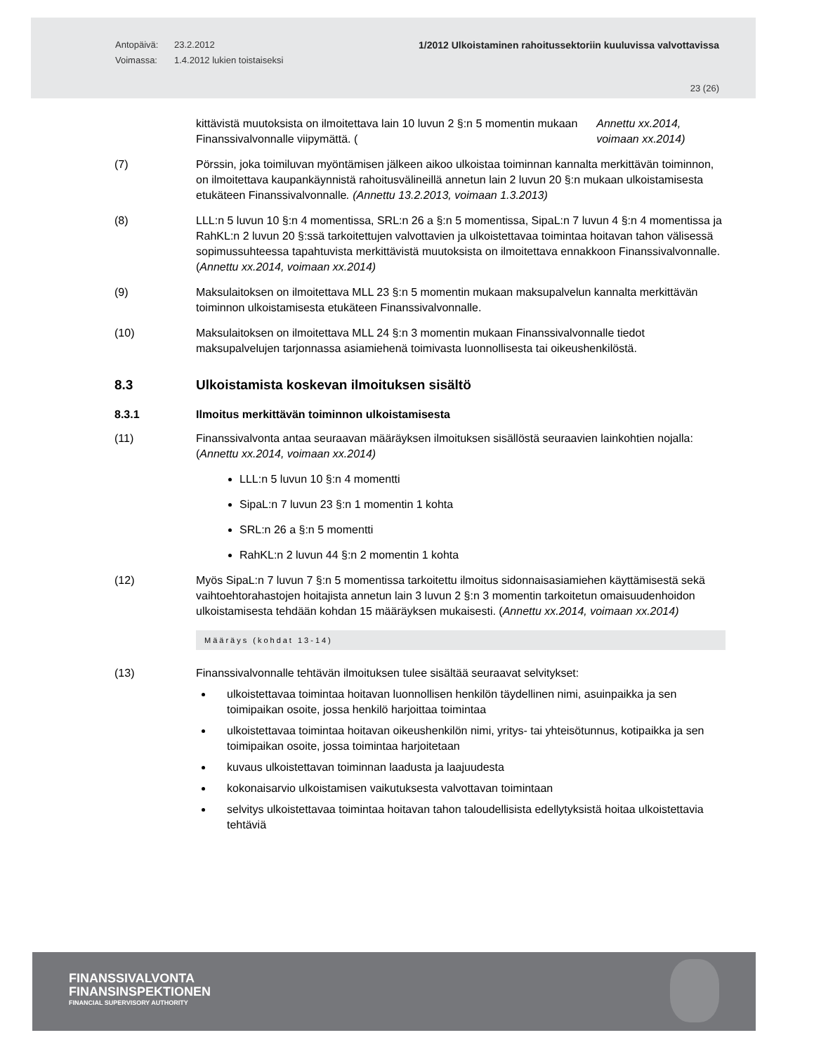Antopäivä:
Voimassa:
23.2.2012
1.4.2012 lukien toistaiseksi
1/2012 Ulkoistaminen rahoitussektoriin kuuluvissa valvottavissa
23 (26)
kittävistä muutoksista on ilmoitettava lain 10 luvun 2 §:n 5 momentin mukaan Finanssivalvonnalle viipymättä. (Annettu xx.2014, voimaan xx.2014)
(7) Pörssin, joka toimiluvan myöntämisen jälkeen aikoo ulkoistaa toiminnan kannalta merkittävän toiminnon, on ilmoitettava kaupankäynnistä rahoitusvälineillä annetun lain 2 luvun 20 §:n mukaan ulkoistamisesta etukäteen Finanssivalvonnalle. (Annettu 13.2.2013, voimaan 1.3.2013)
(8) LLL:n 5 luvun 10 §:n 4 momentissa, SRL:n 26 a §:n 5 momentissa, SipaL:n 7 luvun 4 §:n 4 momentissa ja RahKL:n 2 luvun 20 §:ssä tarkoitettujen valvottavien ja ulkoistettavaa toimintaa hoitavan tahon välisessä sopimussuhteessa tapahtuvista merkittävistä muutoksista on ilmoitettava ennakkoon Finanssivalvonnalle. (Annettu xx.2014, voimaan xx.2014)
(9) Maksulaitoksen on ilmoitettava MLL 23 §:n 5 momentin mukaan maksupalvelun kannalta merkittävän toiminnon ulkoistamisesta etukäteen Finanssivalvonnalle.
(10) Maksulaitoksen on ilmoitettava MLL 24 §:n 3 momentin mukaan Finanssivalvonnalle tiedot maksupalvelujen tarjonnassa asiamiehenä toimivasta luonnollisesta tai oikeushenkilöstä.
8.3 Ulkoistamista koskevan ilmoituksen sisältö
8.3.1 Ilmoitus merkittävän toiminnon ulkoistamisesta
(11) Finanssivalvonta antaa seuraavan määräyksen ilmoituksen sisällöstä seuraavien lainkohtien nojalla: (Annettu xx.2014, voimaan xx.2014)
LLL:n 5 luvun 10 §:n 4 momentti
SipaL:n 7 luvun 23 §:n 1 momentin 1 kohta
SRL:n 26 a §:n 5 momentti
RahKL:n 2 luvun 44 §:n 2 momentin 1 kohta
(12) Myös SipaL:n 7 luvun 7 §:n 5 momentissa tarkoitettu ilmoitus sidonnaisasiamiehen käyttämisestä sekä vaihtoehtorahastojen hoitajista annetun lain 3 luvun 2 §:n 3 momentin tarkoitetun omaisuudenhoidon ulkoistamisesta tehdään kohdan 15 määräyksen mukaisesti. (Annettu xx.2014, voimaan xx.2014)
Määräys (kohdat 13-14)
(13) Finanssivalvonnalle tehtävän ilmoituksen tulee sisältää seuraavat selvitykset:
ulkoistettavaa toimintaa hoitavan luonnollisen henkilön täydellinen nimi, asuinpaikka ja sen toimipaikan osoite, jossa henkilö harjoittaa toimintaa
ulkoistettavaa toimintaa hoitavan oikeushenkilön nimi, yritys- tai yhteisötunnus, kotipaikka ja sen toimipaikan osoite, jossa toimintaa harjoitetaan
kuvaus ulkoistettavan toiminnan laadusta ja laajuudesta
kokonaisarvio ulkoistamisen vaikutuksesta valvottavan toimintaan
selvitys ulkoistettavaa toimintaa hoitavan tahon taloudellisista edellytyksistä hoitaa ulkoistettavia tehtäviä
FINANSSIVALVONTA
FINANSINSPEKTIONEN
FINANCIAL SUPERVISORY AUTHORITY